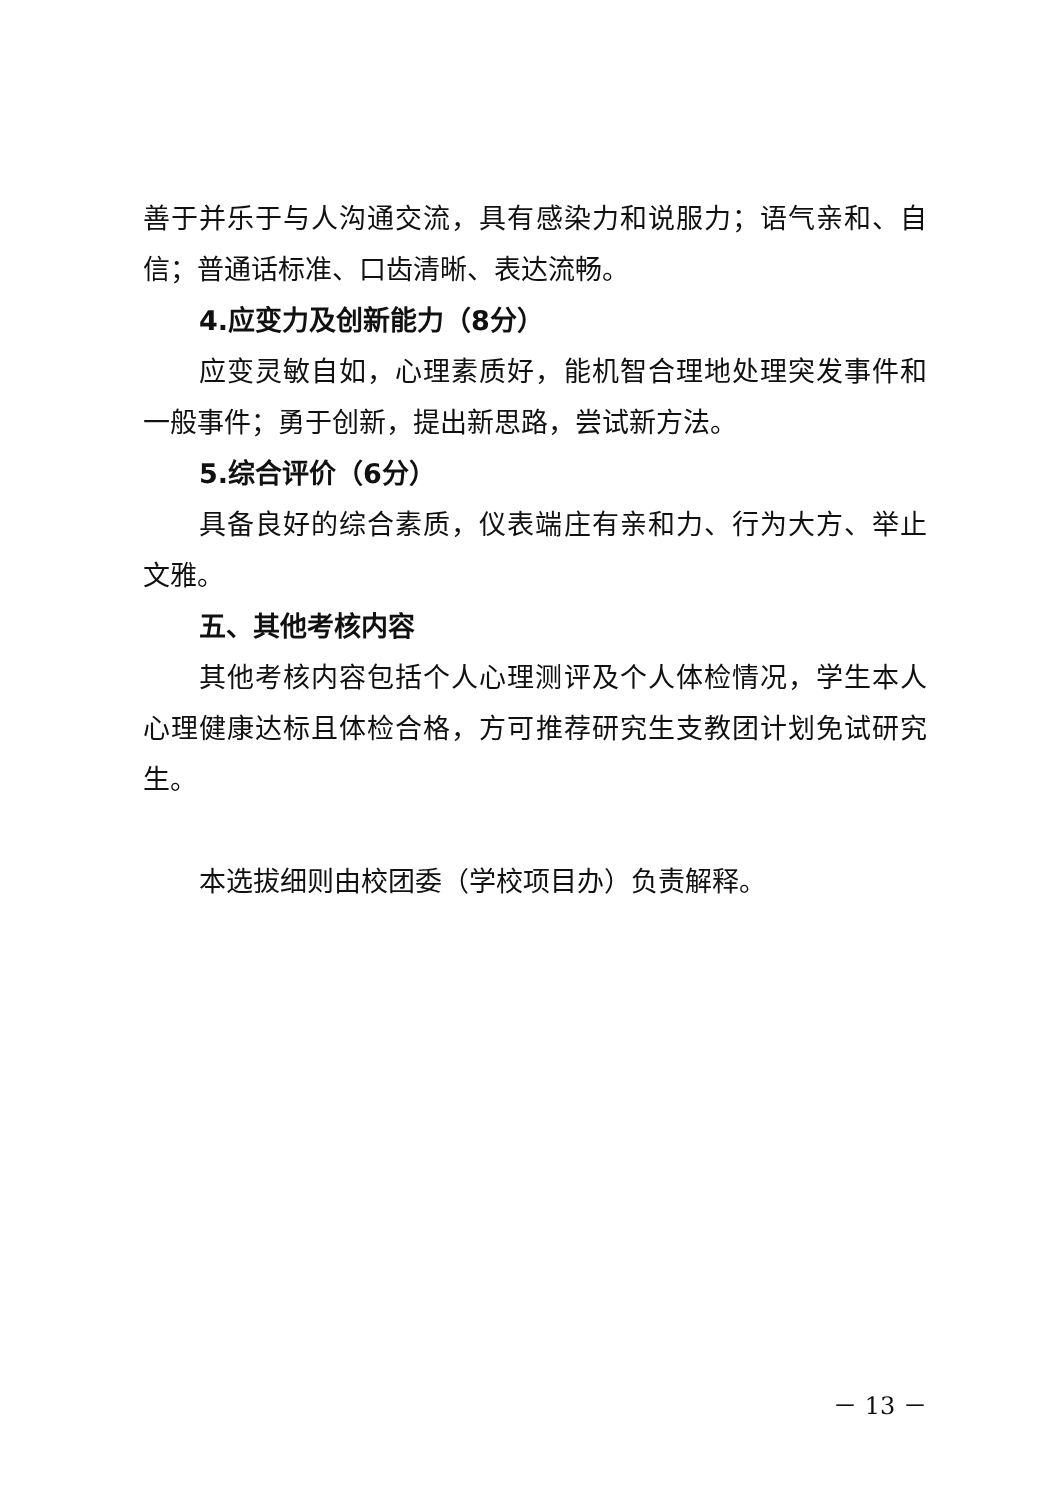善于并乐于与人沟通交流，具有感染力和说服力；语气亲和、自信；普通话标准、口齿清晰、表达流畅。
4.应变力及创新能力（8分）
应变灵敏自如，心理素质好，能机智合理地处理突发事件和一般事件；勇于创新，提出新思路，尝试新方法。
5.综合评价（6分）
具备良好的综合素质，仪表端庄有亲和力、行为大方、举止文雅。
五、其他考核内容
其他考核内容包括个人心理测评及个人体检情况，学生本人心理健康达标且体检合格，方可推荐研究生支教团计划免试研究生。
本选拔细则由校团委（学校项目办）负责解释。
－ 13 －